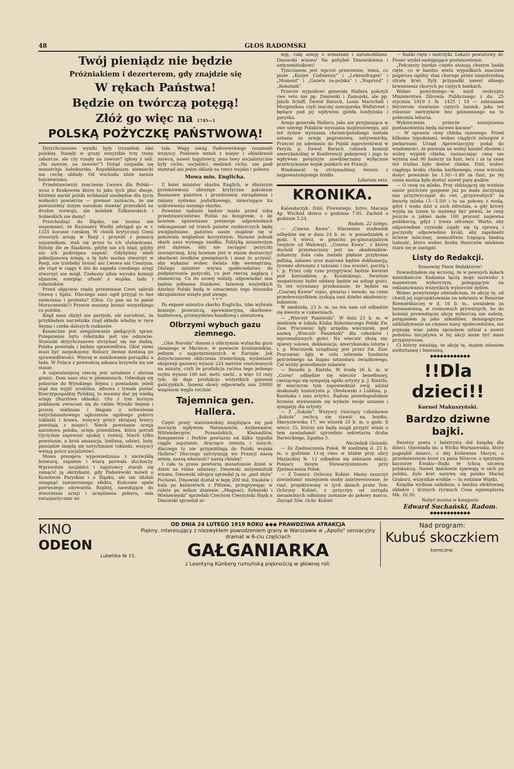48 GŁOS RADOMSKI
Twój pieniądz nie będzie
Próżniakiem i dezerterem, gdy znajdzie się
W rękach Państwa!
Będzie on twórczą potęgą!
Złóż go więc na 1745—1
POLSKĄ POŻYCZKĘ PAŃSTWOWĄ!
Dotychczasowe wyniki były tryumfem idei polskiej. Runęły w gruzy wszystkie trzy trony zaborcze, ale czy runęły na zawsze? (głosy z sali: „Na zawsze, na zawsze!") Dotąd rozpadła się monarchja habsburska. Republikanizm niemiecki ma cechę obłudy. Od wschodu idzie zaraza bolszewizmu.
Przedstawiwszy znaczenie Lwowa dla Polski—wraz z Krakowem które to jako tych płuc dwoje, któremi naród polski wchłaniał niezbędne dla życia wolności powietrze — premier zaznacza, że nie powinniśmy innym narodom stawiać przeszkód na drodze rozwoju, ale kolebek Żółkiewskich i Sobieskich nie damy!
Przechodząc do Śląska, nie można nie wspomnieć, że Kazimierz Wielki odstąpił go w r. 1335 koronie czeskiej. W chwili krytycznej Czesi stworzyli armję w Rosji i przyszli z pomocą sojusznikom, stali się przez to ich ulubieńcami. Byłoby źle ze Śląskiem, gdyby nie ich błąd, gdyby nie ich podstępna napaść. Gdybyśmy mieli półmiljonową armję, a tę było można stworzyć w Rosji, nie trzebaby bronić ani Lwowa ani Cieszyna, ale rząd w ciągu 6 dni do napadu czeskiego armji stworzyć nie mógł. Czekamy ufnie wyroku komisji aljantów, ezerpiąc ufność z wojska, ludu i robotników.
Przed objęciem rządu przezemnie Czesi zabrali Orawę i Spisz. Dlaczego nasz ogół przyjął to bez szemrania i protestu? (Głos: Co pan na to panie Moraczewski?) Przecie musimy bronić wszystkiego co polskie.
Rząd nasz służył nie partjom, ale narodowi, za przykładem naczelnika rząd składa władzę w ręce Sejmu i czeka dalszych rozkazów.
Konieczne jest uregulowanie piekących spraw. Polepszenie bytu robotnika jest nie odzowne. Stosunki dotychczasowe utrzymać się nie dadzą. Polska powstała i będzie sprawiedliwa. Głód ziemi musi być zaspokojony. Rolnicy ziemię dostaną po sprawiedliwości. Wierzę w zamiłowanie porządku u ludu. W Polsce z pewnością nikomu krzywda się nie stanie.
A najważniejszą rzeczą jest ustalenie i obrona granic. Dom nasz stoi w płomieniach. Odwołuję się pokornie do Wysokiego Sejmu i powiadam: jeżeli stąd ma wyjść urodzina, zdrowa i trwała postać Rzeczypospolitej Polskiej, to musimy dać jej wielką armję (Burzliwe oklaski). Oto z tym kornym pokłonem zwracam się do ciebie Wysoki Sejmie i proszę zaklinam i błagam o uchwalenie natychmiastowego ogłoszenia ogólnego poboru (oklaski i brawa, wszyscy prócz skrajnej lewicy powstają z miejsc). Niech powstanie armja narodowa polska, armja prawdziwa, która potrafi Ojczyźnie zapewnić spokój i rozwój. Niech tylko powstanie, a broń amunicja, bielizna, odzież, buty, pieniądze znajdą się natychmiast (oklaski, wszyscy wstają prócz socjalistów).
Mowa premjera wypowiedziana z niezwykłą brawurą, zapałem i wiarą porwała słuchaczy. Wprawdzie socjaliści i tugutowcy starali się zamącić ją okrzykami, gdy Paderewski mówił o Komitecie Paryskim i o Śląsku, ale nie zdołali osiągnąć zamierzonego efektu. Końcowe apele pierwszego obywatela Rzpltej, nawołujące do stworzenia armji i urządzenia poboru, sala entuzjastycznie wi-
tała. Wagę uwag Paderewskiego rozumieli wszyscy. Posłowie wstali z miejsc i oklaskiwali mówcę, nawet tugutowcy, jeno ławy socjalistyczne były ciche; socjaliści, siedzieli cicho, nie padł stamtąd ani jeden oklask na rzecz wojska i poboru.
Mowa min. Englicha.
Z kolei minister skarbu Englich, w dłuższym przemówieniu obrazuje krytyczne położenie finansowe państwa i przedstawia zarządzenia i zmiany systemu podatkowego, zmierzające ku uzdrowieniu naszego skarbu.
Poważne zadanie będzie miało przed sobą przedstawicielstwo Polski na kongresie, o ile bowiem uprawnione pretensje odpowiednich rekompensat od trzech państw rozbiorczych będą uwzględnione, państwo nasze znajdzie się w położeniu względnie korzystnym. Narazie jednak skarb nasz wymaga zasiłku. Polityką ministerjum jest dążenie, aby nie zaciągać pożyczki zewnętrznej, kraj bowiem jest w stanie dostarczyć skarbowi środków pieniężnych i musi to uczynić, aby wykazać wobec świata siłę wewnętrzną. Dlatego minister wzywa społeczeństwo do podpisywania pożyczki, co jest rzeczą naglącą i stanowczą. Co do nowej waluty, odpowiadać ona będzie jednemu frankowi. Interesy wszystkich dzielnic Polski będą w oznaczeniu tego stosunku skrupulatnie wzięte pod uwagę.
* * *
Po exposé ministra skarbu Englicha, izba wybrała komisje: prawniczą, aprowizacyjną, skarbowo-budżetową, przemysłowo-handlową i oświatową.
Olbrzymi wybuch gazu ziemnego.
„Głos Narodu" donosi o olbrzymim wybuchu gazu ziemnego w Męcince, w powiecie krośnieńskim, jednym z najpotężniejszych w Europie. Jak dotychczasowe obliczenia stwierdzają, wydatność ekspresji gazowej wynosi 224 metrów sześciennych na minutę, czyli że produkcja roczna tego jednego szybu wynosi 100 mil. metr. sześć., a więc 10 razy tyle, ile daje produkcja wszystkich gazowni galicyjskich. Innemi słowy odpowiada ona 20000 wagonom węgla rocznie.
Tajemnica gen. Hallera.
Część prasy warszawskiej znajdująca się pod mocnym wpływem Natansonów, Aszkenazów, Wittembergów, Poznańskich, Kleinadlów, Kempnerów i Perłów powtarza od kilku tygodni ciągle zapytanie, dręczące zresztą i innych: dlaczego to nie przyjeżdżają do Polski wojska Hallera? Dlaczego zatrzymują we Francji naszą armię, naszą własność? naszą chlubę?
I cała ta prasa powtarza monotonnie dzień w dzień na różne odmiany: Dmowski antysemitnik winien, Dmowski zdrajca sprzedał ją za „pud złota" Fochowi, Dmowski dostał w łapę 200 mil. franków i hula po kabaretach z Piltzem, przegrywając w rulete po milion dziennie „Magnaci, Sobański i Wielowiejski" sprzedali Czechom Cieszyński Śląsk a Dmowski sprzedał ar-
mję, całą armję z armatami i automobilami. Dmowski winien! Na pohybel Dmowskiemu i antysemitnikowi!
Tymczasem jest wprost przeciwnie, temu, co pisze „Kurjer Codzienny" i „Lebensfragen" i „Moment" i „Gazeta za-polska" i „Naprzód" i „Robotnik".
Przeciw wyjazdowi generała Hallera położyli swe veto nie pp. Dmowski i Zamojski, ale pp. Jakób Schiff, Dawid Baruch, Louis Marschall i Morgenthau czyli inaczej nowojorska Wallstreet i będące pod jej wpływem giełda londyńska i paryska.
Armja generała Hallera, jako nie przyjmująca w swe szeregi Polaków wyznania mojżeszowego, ani też żydów wyznania chrześcijańskiego została uznana za armję pogromową, antysemicką. Przeciw jej odesłaniu do Polski zaprotestował w Paryżu p. Dawid Baruch członek komisji amerykańskiej w Konferencji pokojowej i jego to wpływom potężnym zawdzięczamy wyłącznie przetrzymanie wojsk polskich we Francji.
Wiadomość tę otrzymaliśmy świeżo z najpoważniejszego źródła.
Liberum veto.
KRONIKA.
Kalendarzyk. Dziś: Florentego. Jutro: Macieja Ap. Wschód słońca o godzinie 7.05. Zachód o godzinie 5.24.
Radom, 22 lutego.
— „Czarna Kawa". Staraniem studentek odbędzie się w dniu 24 b. m. w poniedziałek o godz. 6 wiecz. w gmachu po-gimnazjalnym (wejście od Wałowej). „Czarna Kawa", z której dochód przeznaczony jest na akademików-żołnierzy. Sala cała została pięknie przybrana jedliną, zabawa uroz maicona będzie deklamacją, żywemi obrazami z tańcami i (na scenie), pocztą i t. p. Przez cały czas przygrywać będzie kwintet pod kierunkiem p. Kosińskiego. Świetnie zaopatrzony bufet oddany będzie na usługi gości. To też wyrażamy przekonanie, że będzie na „Czarnej Kawie" rojno, gwarno i wesoło, na czem przedewszystkiem zyskają nasi dzielni akademicy-żołnierze.
W niedzielę, 23 b. m. na ten sam cel odbędzie się kwesta w cukierniach.
— „Wieczór Panieński". W dniu 23 b. m. w niedzielę w lokalu Klubu Robotniczego Polski Zw. Zaw. Pracownic Igły urządza wieczorek, pod nazwą „Wieczór Panieński" dla członków i wprowadzonych gości. Na wieczór złożą się: śpiewy solowe, deklamacja, amerykańska loterja i t. p. Wieczorek urządzany jest przez Zw. Zaw. Pracownic Igły, w celu zebrania funduszu potrzebnego na kupno sztandaru związkowego. Cel wróży powodzenie zabawie.
— Benefis p. Kintzla. W środę 26 b. m. w „Corso" odbędzie się wieczór benefisowy, cieszącego się sympatją ogółu artysty p. J. Kintzla. W wieczorze tym zapowiedział swój udział doskonały humorysta p. Olesławski z Lublina, p. Kosińska i inni artyści. Radom prawdopodobnie licznem stawieniem się wykaże swoje uznanie i sympatję dla artysty.
— Z „Sokoła". Wszyscy ćwiczący członkowie „Sokoła" zechcą się stawić na boisku, Skaryszewska 17, we wtorek 25 b. m. o godz. 8 wiecz. Ci, którzy nie będą mogli przyjść winni o tem zawiadomić uprzednio sekretarza druha Barwickiego, Zgodna 3.
Naczelnik Gniazda.
— Ze Zjednoczenia Polek. W niedzielę d. 23 b. m. o godzinie 11-ej rano w klubie przy ulicy Marjackiej № 12 odbędzie się zebranie sekcji. Pomocy innym Stowarzyszeniom przy Zjednoczeniu Polek.
— Z Towarz. Ochrony Kobiet. Mamy zaszczyt zawiadomić niniejszem osoby zainteresowane, że raut, projektowany w tych dniach przez Tow. Ochrony Kobiet, z przyczyn od zarządu niezależnych odłożony zostanie do połowy marca. Zarząd Tow. Ochr. Kobiet.
— Bańki cięte i zastrzyki. Lekarz powiatowy, dr. Fisser wydał następujące postanowienie.
„Felczerzy bardzo często stosują chorym bańki cięte, co w bardzo wielu wypadkach znacznie pogarsza ogólny stan chorego przez niepotrzebną utratę krwi. Były przypadki nawet silnego krwawienia chorych po ciętych bańkach.
Wobec powyższego—w myśl reskryptu Ministerstwa Zdrowia Publicznego z dn. 25 stycznia 1919 r. № 1425 | 19 — zabraniam felczerom stawianie ciętych baniek, jako też robienie zastrzyków bez piśmiennego na to polecenia lekarza.
Wykroczenia przeciw niniejszemu postanowieniu będą surowo karane".
— W sprawie ceny chleba razowego. Przed kilkoma tygodniami, wobec ciągłych zatargów z piekarzami Urząd Aprowizacyjny podał do wiadomości, że pozwala na wolny handel zbożem i wolny wypiek chleba, naznaczając cenę nie wyższą nad 90 halerzy za funt, lecz i za tą cenę też trudno było dostać chleba. Dziś, wobec ciągłego braku chleba kartkowego, cena wzrosła dosyć poważnie bo 1.50—1.80 za funt, po tej cenie można było dostać nawet parę pudów.
— O cenę na mleko. Przy zbliżającej się wiośnie nasze poczciwe gosposie już po mału zaczynają nas przyzwyczajać do cen „przyzwoitych" za kwartę mleka (3—3.50) i to na połowę z wodą, gdyż i woda dziś u nich zdrożała, a gdy krowy wyjdą na trawę to możemy być pewni, że ceny jeszcze o jakieś małe 100 procent napewno podskoczą, gdyż i trawa zdrożeje. Warto, aby odpowiednie czynniki zajęły się tą sprawą i poczyniły odpowiednie kroki, aby zapobiedz lichwie mlecznej, niemożliwie trapiącą biedną ludność, która wobec braku tłuszczów mlekiem stara się je zastąpić.
Listy do Redakcji.
Szanowny Panie Redaktorze!
Dowiedziałem się wczoraj, że w pewnych kołach mieszkańców Radomia łączą moje nazwisko z manewrem wyborczym, polegającym na reklamowaniu wszystkich wyborców żydów.
Wobec powyższego oświadczam, że akcję tę, od chwili jej zaprojektowania na zebraniu w Resursie Rzemieślniczej w d. 16 b. m., uważałem za bezsensowną, w rozmowach prywatnych, bo do komisji prowadzącej akcję wyborczą nie należę, potępiałem ją jako szkodliwe, demagogiczne oddziaływanie na ciemne masy społeczeństwa, nie pojmuję więc jakim sposobem udział a nawet podobno inicjatywa w tej akcji może być mnie przypisywana.
Ci którzy uważają, że akcję tę, mojem zdaniem niefortunną i śmieszną,
◆◆◆◆◆◆◆◆◆◆◆◆
!!Dla dzieci!!
Kornel Makuszyński.
Bardzo dziwne bajki.
Świetny poeta i beletrysta dał książkę dla dzieci. Opowiada im: o Wicku Warszawiaku, który pognębił śmierć, o złej królewnie Marysi, o prześmiesznym kraw cu panu Nitecce, o sprytnym kaczorze Kwaku—Bajki te tchną szczerą polskością. Nawet Aniołowie śpiewają w nich po polsku, byle kret nazywa się polsko Maciej Grabarz, wszystkie wróble — to rodzime Wojtki.
Książka wydana ozdobnie, o bardzo efektownej okładce i licznych rycinach Cena egzemplarza Mk. 16.50.
Nabyć można w księgarni
Edward Suchański, Radom.
◆◆◆◆◆◆◆◆◆◆◆◆
KINO
ODEON
Lubelska № 15.
OD DNIA 24 LUTEGO 1919 ROKU ◆◆◆ PRAWDZIWA ATRAKCJA
Piękny, interesujący z niezwykłem powodzeniem grany w Warszawie w „Apollo" sensacyjny dramat w 6-ciu częściach
GAŁGANIARKA
z Leontyną Künberg rumuńską pięknością w głównej roli.
Nad program:
Kubuś skoczkiem
komiczne.